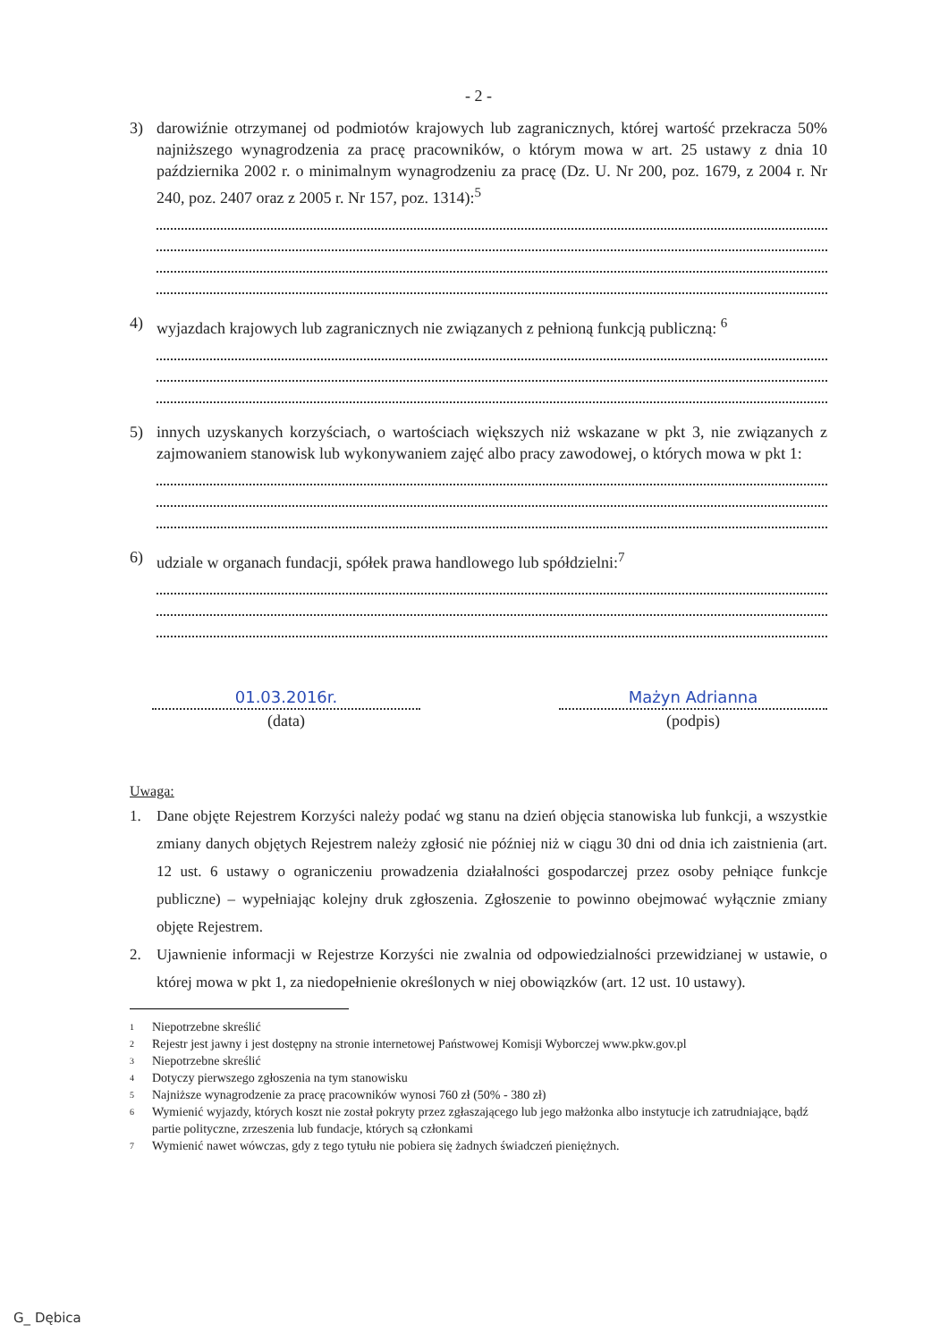- 2 -
3) darowiźnie otrzymanej od podmiotów krajowych lub zagranicznych, której wartość przekracza 50% najniższego wynagrodzenia za pracę pracowników, o którym mowa w art. 25 ustawy z dnia 10 października 2002 r. o minimalnym wynagrodzeniu za pracę (Dz. U. Nr 200, poz. 1679, z 2004 r. Nr 240, poz. 2407 oraz z 2005 r. Nr 157, poz. 1314):<sup>5</sup>
4) wyjazdach krajowych lub zagranicznych nie związanych z pełnioną funkcją publiczną: <sup>6</sup>
5) innych uzyskanych korzyściach, o wartościach większych niż wskazane w pkt 3, nie związanych z zajmowaniem stanowisk lub wykonywaniem zajęć albo pracy zawodowej, o których mowa w pkt 1:
6) udziale w organach fundacji, spółek prawa handlowego lub spółdzielni:<sup>7</sup>
01.03.2016r.
(data)
Mażyn Adrianna
(podpis)
Uwaga:
1. Dane objęte Rejestrem Korzyści należy podać wg stanu na dzień objęcia stanowiska lub funkcji, a wszystkie zmiany danych objętych Rejestrem należy zgłosić nie później niż w ciągu 30 dni od dnia ich zaistnienia (art. 12 ust. 6 ustawy o ograniczeniu prowadzenia działalności gospodarczej przez osoby pełniące funkcje publiczne) – wypełniając kolejny druk zgłoszenia. Zgłoszenie to powinno obejmować wyłącznie zmiany objęte Rejestrem.
2. Ujawnienie informacji w Rejestrze Korzyści nie zwalnia od odpowiedzialności przewidzianej w ustawie, o której mowa w pkt 1, za niedopełnienie określonych w niej obowiązków (art. 12 ust. 10 ustawy).
<sup>1</sup> Niepotrzebne skreślić
<sup>2</sup> Rejestr jest jawny i jest dostępny na stronie internetowej Państwowej Komisji Wyborczej www.pkw.gov.pl
<sup>3</sup> Niepotrzebne skreślić
<sup>4</sup> Dotyczy pierwszego zgłoszenia na tym stanowisku
<sup>5</sup> Najniższe wynagrodzenie za pracę pracowników wynosi 760 zł (50% - 380 zł)
<sup>6</sup> Wymienić wyjazdy, których koszt nie został pokryty przez zgłaszającego lub jego małżonka albo instytucje ich zatrudniające, bądź partie polityczne, zrzeszenia lub fundacje, których są członkami
<sup>7</sup> Wymienić nawet wówczas, gdy z tego tytułu nie pobiera się żadnych świadczeń pieniężnych.
G_ Dębica